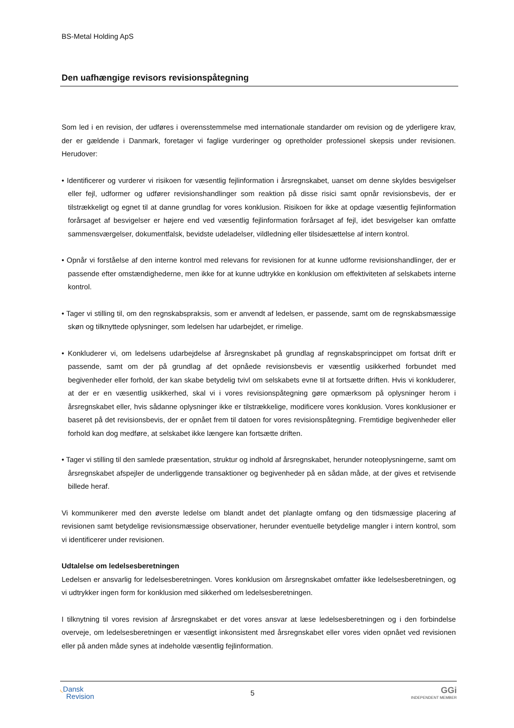BS-Metal Holding ApS
Den uafhængige revisors revisionspåtegning
Som led i en revision, der udføres i overensstemmelse med internationale standarder om revision og de yderligere krav, der er gældende i Danmark, foretager vi faglige vurderinger og opretholder professionel skepsis under revisionen. Herudover:
• Identificerer og vurderer vi risikoen for væsentlig fejlinformation i årsregnskabet, uanset om denne skyldes besvigelser eller fejl, udformer og udfører revisionshandlinger som reaktion på disse risici samt opnår revisionsbevis, der er tilstrækkeligt og egnet til at danne grundlag for vores konklusion. Risikoen for ikke at opdage væsentlig fejlinformation forårsaget af besvigelser er højere end ved væsentlig fejlinformation forårsaget af fejl, idet besvigelser kan omfatte sammensværgelser, dokumentfalsk, bevidste udeladelser, vildledning eller tilsidesættelse af intern kontrol.
• Opnår vi forståelse af den interne kontrol med relevans for revisionen for at kunne udforme revisionshandlinger, der er passende efter omstændighederne, men ikke for at kunne udtrykke en konklusion om effektiviteten af selskabets interne kontrol.
• Tager vi stilling til, om den regnskabspraksis, som er anvendt af ledelsen, er passende, samt om de regnskabsmæssige skøn og tilknyttede oplysninger, som ledelsen har udarbejdet, er rimelige.
• Konkluderer vi, om ledelsens udarbejdelse af årsregnskabet på grundlag af regnskabsprincippet om fortsat drift er passende, samt om der på grundlag af det opnåede revisionsbevis er væsentlig usikkerhed forbundet med begivenheder eller forhold, der kan skabe betydelig tvivl om selskabets evne til at fortsætte driften. Hvis vi konkluderer, at der er en væsentlig usikkerhed, skal vi i vores revisionspåtegning gøre opmærksom på oplysninger herom i årsregnskabet eller, hvis sådanne oplysninger ikke er tilstrækkelige, modificere vores konklusion. Vores konklusioner er baseret på det revisionsbevis, der er opnået frem til datoen for vores revisionspåtegning. Fremtidige begivenheder eller forhold kan dog medføre, at selskabet ikke længere kan fortsætte driften.
• Tager vi stilling til den samlede præsentation, struktur og indhold af årsregnskabet, herunder noteoplysningerne, samt om årsregnskabet afspejler de underliggende transaktioner og begivenheder på en sådan måde, at der gives et retvisende billede heraf.
Vi kommunikerer med den øverste ledelse om blandt andet det planlagte omfang og den tidsmæssige placering af revisionen samt betydelige revisionsmæssige observationer, herunder eventuelle betydelige mangler i intern kontrol, som vi identificerer under revisionen.
Udtalelse om ledelsesberetningen
Ledelsen er ansvarlig for ledelsesberetningen. Vores konklusion om årsregnskabet omfatter ikke ledelsesberetningen, og vi udtrykker ingen form for konklusion med sikkerhed om ledelsesberetningen.
I tilknytning til vores revision af årsregnskabet er det vores ansvar at læse ledelsesberetningen og i den forbindelse overveje, om ledelsesberetningen er væsentligt inkonsistent med årsregnskabet eller vores viden opnået ved revisionen eller på anden måde synes at indeholde væsentlig fejlinformation.
◟Dansk
Revision
5
GGi
INDEPENDENT MEMBER